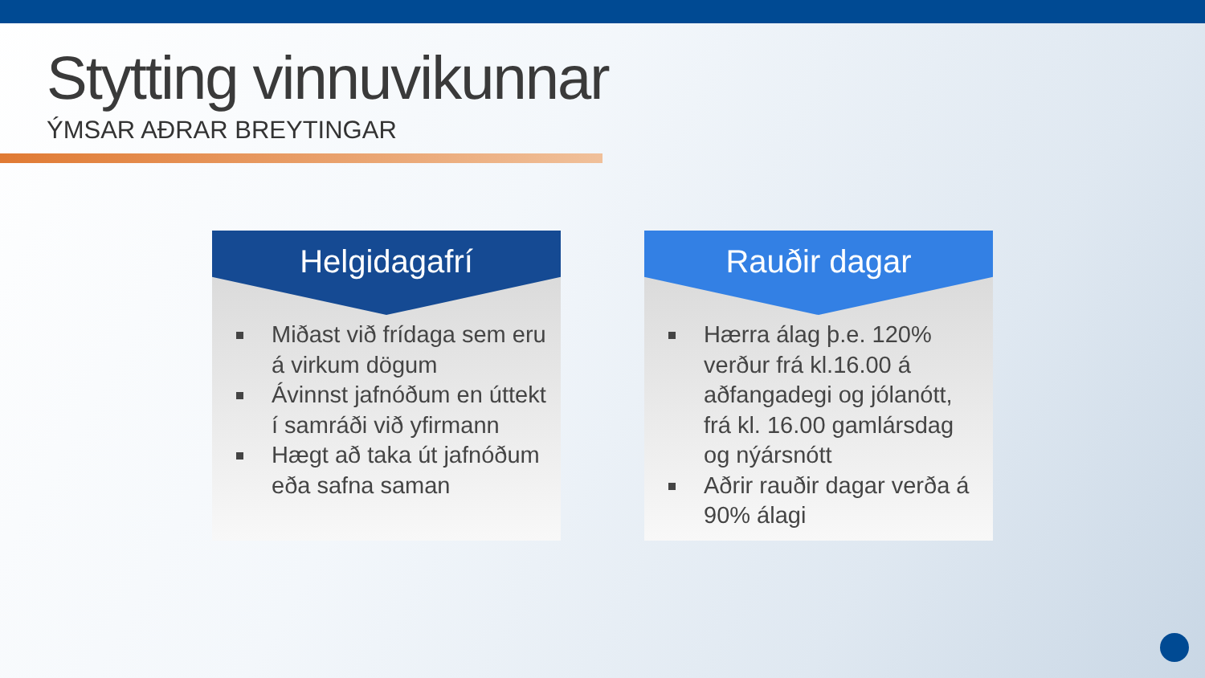Stytting vinnuvikunnar
ÝMSAR AÐRAR BREYTINGAR
Helgidagafrí
Miðast við frídaga sem eru á virkum dögum
Ávinnst jafnóðum en úttekt í samráði við yfirmann
Hægt að taka út jafnóðum eða safna saman
Rauðir dagar
Hærra álag þ.e. 120% verður frá kl.16.00 á aðfangadegi og jólanótt, frá kl. 16.00 gamlársdag og nýársnótt
Aðrir rauðir dagar verða á 90% álagi